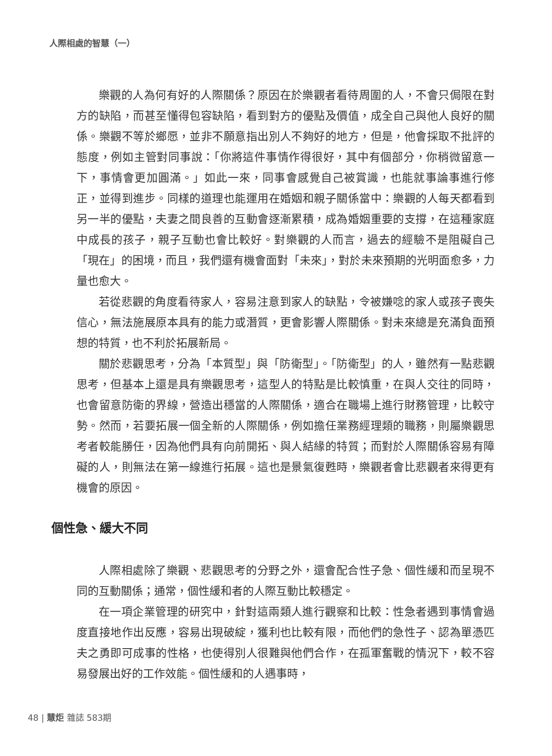人際相處的智慧（一）
樂觀的人為何有好的人際關係？原因在於樂觀者看待周圍的人，不會只侷限在對方的缺陷，而甚至懂得包容缺陷，看到對方的優點及價值，成全自己與他人良好的關係。樂觀不等於鄉愿，並非不願意指出別人不夠好的地方，但是，他會採取不批評的態度，例如主管對同事說：「你將這件事情作得很好，其中有個部分，你稍微留意一下，事情會更加圓滿。」如此一來，同事會感覺自己被賞識，也能就事論事進行修正，並得到進步。同樣的道理也能運用在婚姻和親子關係當中：樂觀的人每天都看到另一半的優點，夫妻之間良善的互動會逐漸累積，成為婚姻重要的支撐，在這種家庭中成長的孩子，親子互動也會比較好。對樂觀的人而言，過去的經驗不是阻礙自己「現在」的困境，而且，我們還有機會面對「未來」，對於未來預期的光明面愈多，力量也愈大。
若從悲觀的角度看待家人，容易注意到家人的缺點，令被嫌唸的家人或孩子喪失信心，無法施展原本具有的能力或潛質，更會影響人際關係。對未來總是充滿負面預想的特質，也不利於拓展新局。
關於悲觀思考，分為「本質型」與「防衛型」。「防衛型」的人，雖然有一點悲觀思考，但基本上還是具有樂觀思考，這型人的特點是比較慎重，在與人交往的同時，也會留意防衛的界線，營造出穩當的人際關係，適合在職場上進行財務管理，比較守勢。然而，若要拓展一個全新的人際關係，例如擔任業務經理類的職務，則屬樂觀思考者較能勝任，因為他們具有向前開拓、與人結緣的特質；而對於人際關係容易有障礙的人，則無法在第一線進行拓展。這也是景氣復甦時，樂觀者會比悲觀者來得更有機會的原因。
個性急、緩大不同
人際相處除了樂觀、悲觀思考的分野之外，還會配合性子急、個性緩和而呈現不同的互動關係；通常，個性緩和者的人際互動比較穩定。
在一項企業管理的研究中，針對這兩類人進行觀察和比較：性急者遇到事情會過度直接地作出反應，容易出現破綻，獲利也比較有限，而他們的急性子、認為單憑匹夫之勇即可成事的性格，也使得別人很難與他們合作，在孤軍奮戰的情況下，較不容易發展出好的工作效能。個性緩和的人遇事時，
48 | 慧炬 雜誌 583期